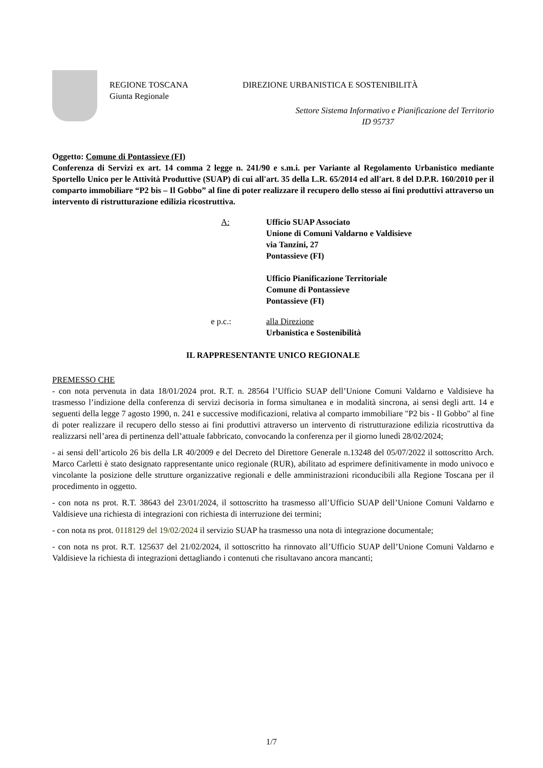REGIONE TOSCANA
Giunta Regionale
DIREZIONE URBANISTICA E SOSTENIBILITÀ
Settore Sistema Informativo e Pianificazione del Territorio
ID 95737
Oggetto: Comune di Pontassieve (FI)
Conferenza di Servizi ex art. 14 comma 2 legge n. 241/90 e s.m.i. per Variante al Regolamento Urbanistico mediante Sportello Unico per le Attività Produttive (SUAP) di cui all'art. 35 della L.R. 65/2014 ed all'art. 8 del D.P.R. 160/2010 per il comparto immobiliare “P2 bis – Il Gobbo” al fine di poter realizzare il recupero dello stesso ai fini produttivi attraverso un intervento di ristrutturazione edilizia ricostruttiva.
A: Ufficio SUAP Associato
Unione di Comuni Valdarno e Valdisieve
via Tanzini, 27
Pontassieve (FI)
Ufficio Pianificazione Territoriale
Comune di Pontassieve
Pontassieve (FI)
e p.c.: alla Direzione
Urbanistica e Sostenibilità
IL RAPPRESENTANTE UNICO REGIONALE
PREMESSO CHE
- con nota pervenuta in data 18/01/2024 prot. R.T. n. 28564 l’Ufficio SUAP dell’Unione Comuni Valdarno e Valdisieve ha trasmesso l’indizione della conferenza di servizi decisoria in forma simultanea e in modalità sincrona, ai sensi degli artt. 14 e seguenti della legge 7 agosto 1990, n. 241 e successive modificazioni, relativa al comparto immobiliare "P2 bis - Il Gobbo" al fine di poter realizzare il recupero dello stesso ai fini produttivi attraverso un intervento di ristrutturazione edilizia ricostruttiva da realizzarsi nell’area di pertinenza dell’attuale fabbricato, convocando la conferenza per il giorno lunedì 28/02/2024;
- ai sensi dell’articolo 26 bis della LR 40/2009 e del Decreto del Direttore Generale n.13248 del 05/07/2022 il sottoscritto Arch. Marco Carletti è stato designato rappresentante unico regionale (RUR), abilitato ad esprimere definitivamente in modo univoco e vincolante la posizione delle strutture organizzative regionali e delle amministrazioni riconducibili alla Regione Toscana per il procedimento in oggetto.
- con nota ns prot. R.T. 38643 del 23/01/2024, il sottoscritto ha trasmesso all’Ufficio SUAP dell’Unione Comuni Valdarno e Valdisieve una richiesta di integrazioni con richiesta di interruzione dei termini;
- con nota ns prot. 0118129 del 19/02/2024 il servizio SUAP ha trasmesso una nota di integrazione documentale;
- con nota ns prot. R.T. 125637 del 21/02/2024, il sottoscritto ha rinnovato all’Ufficio SUAP dell’Unione Comuni Valdarno e Valdisieve la richiesta di integrazioni dettagliando i contenuti che risultavano ancora mancanti;
1/7